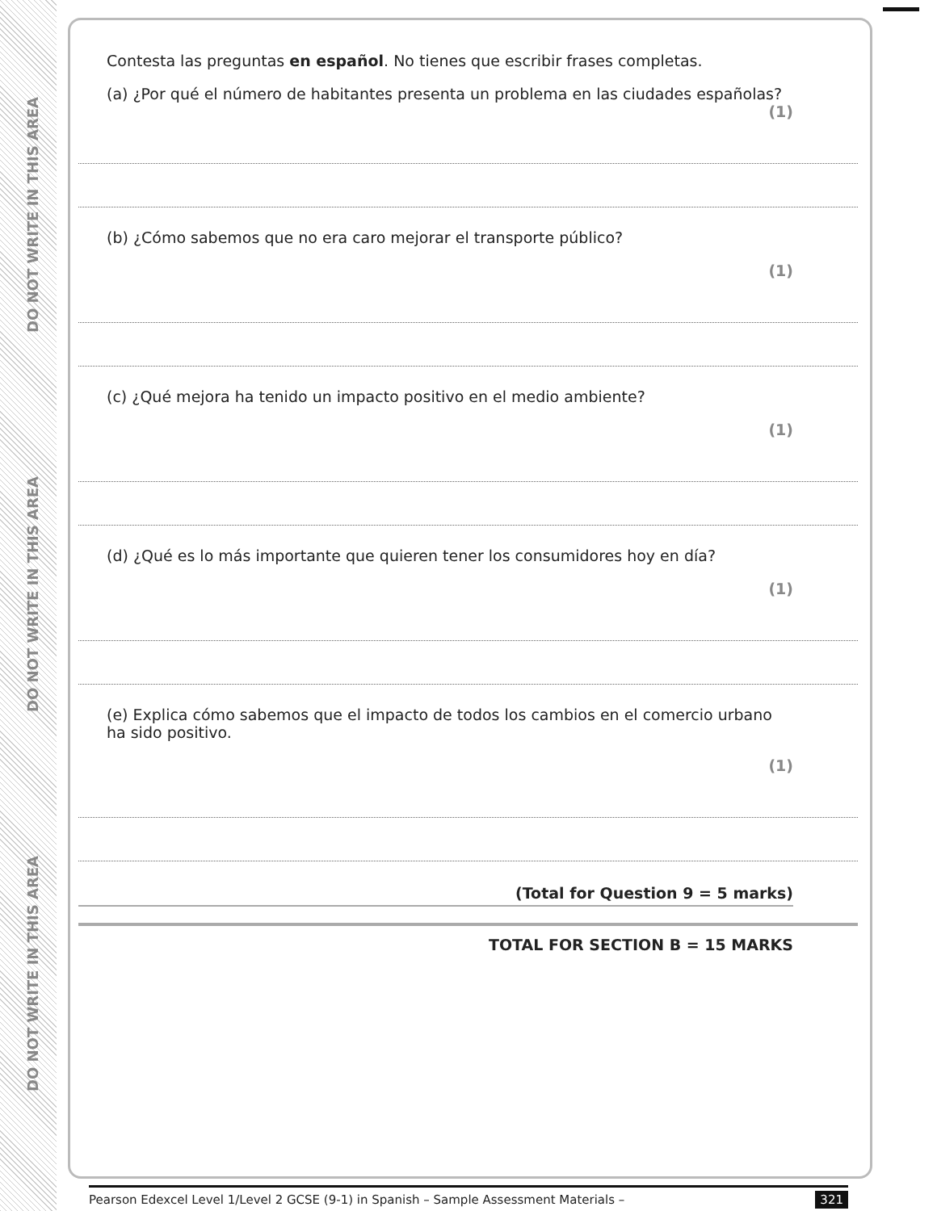DO NOT WRITE IN THIS AREA
DO NOT WRITE IN THIS AREA
DO NOT WRITE IN THIS AREA
Contesta las preguntas en español. No tienes que escribir frases completas.
(a) ¿Por qué el número de habitantes presenta un problema en las ciudades españolas?
(1)
(b) ¿Cómo sabemos que no era caro mejorar el transporte público?
(1)
(c) ¿Qué mejora ha tenido un impacto positivo en el medio ambiente?
(1)
(d) ¿Qué es lo más importante que quieren tener los consumidores hoy en día?
(1)
(e) Explica cómo sabemos que el impacto de todos los cambios en el comercio urbano ha sido positivo.
(1)
(Total for Question 9 = 5 marks)
TOTAL FOR SECTION B = 15 MARKS
Pearson Edexcel Level 1/Level 2 GCSE (9-1) in Spanish – Sample Assessment Materials – 321